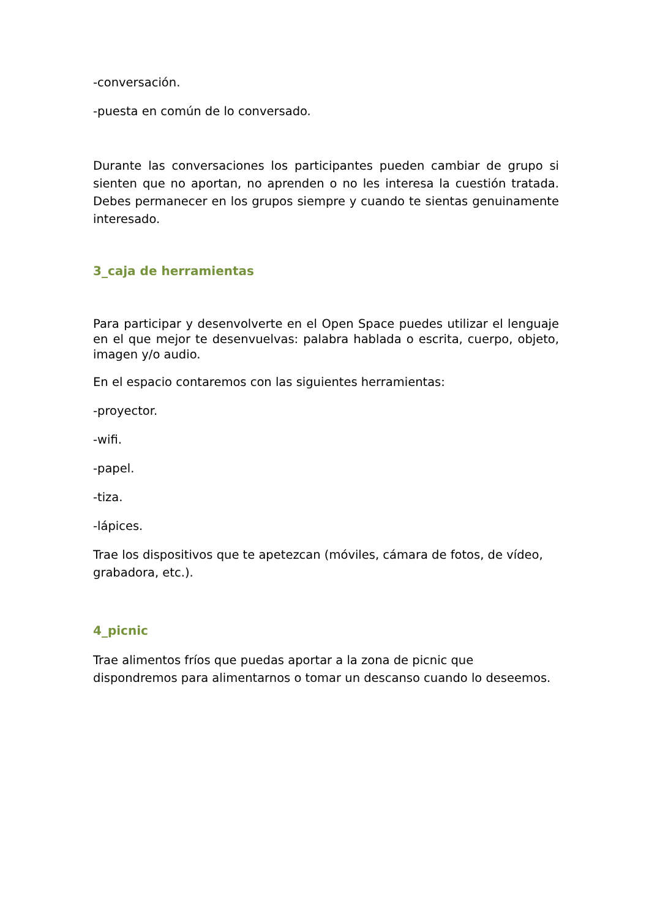-conversación.
-puesta en común de lo conversado.
Durante las conversaciones los participantes pueden cambiar de grupo si sienten que no aportan, no aprenden o no les interesa la cuestión tratada. Debes permanecer en los grupos siempre y cuando te sientas genuinamente interesado.
3_caja de herramientas
Para participar y desenvolverte en el Open Space puedes utilizar el lenguaje en el que mejor te desenvuelvas: palabra hablada o escrita, cuerpo, objeto, imagen y/o audio.
En el espacio contaremos con las siguientes herramientas:
-proyector.
-wifi.
-papel.
-tiza.
-lápices.
Trae los dispositivos que te apetezcan (móviles, cámara de fotos, de vídeo, grabadora, etc.).
4_picnic
Trae alimentos fríos que puedas aportar a la zona de picnic que dispondremos para alimentarnos o tomar un descanso cuando lo deseemos.